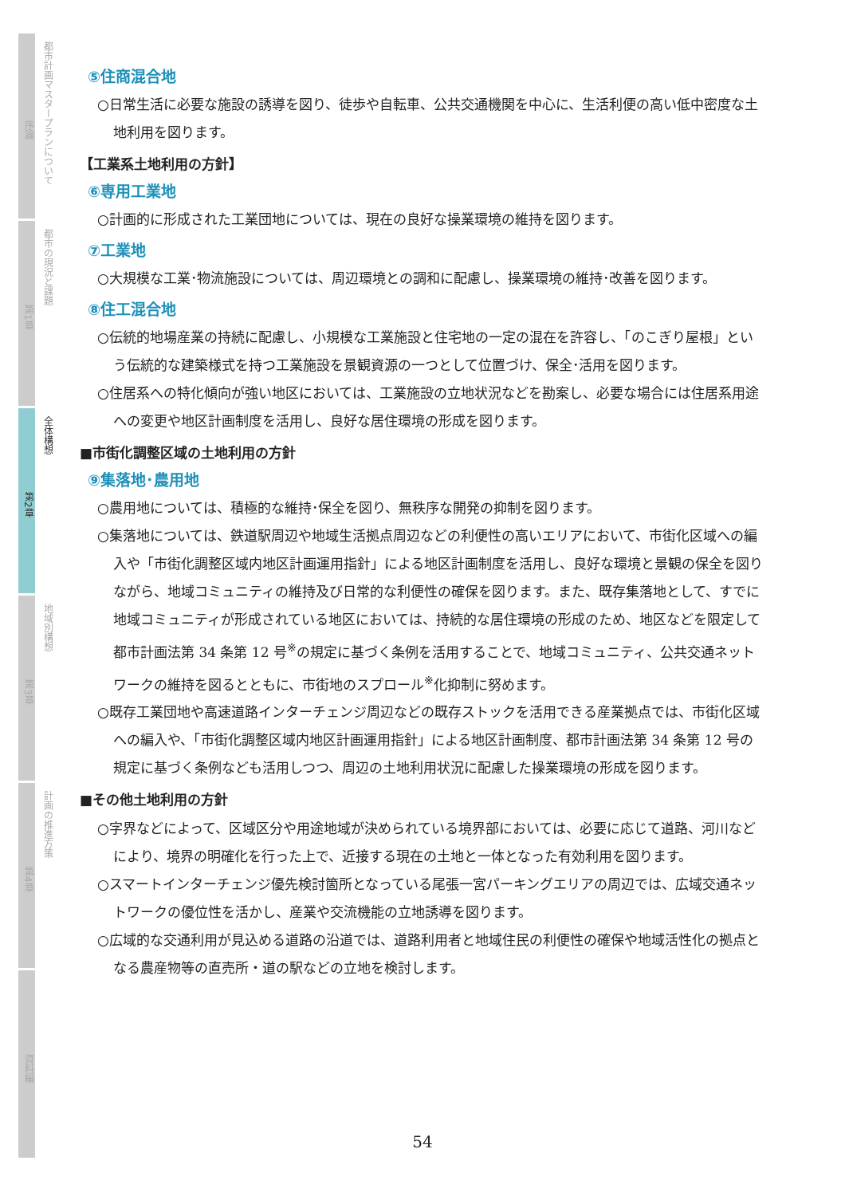序論
都市計画マスタープランについて
第1章
都市の現況と課題
第2章
全体構想
第3章
地域別構想
第4章
計画の推進方策
資料編
⑤住商混合地
○日常生活に必要な施設の誘導を図り、徒歩や自転車、公共交通機関を中心に、生活利便の高い低中密度な土地利用を図ります。
【工業系土地利用の方針】
⑥専用工業地
○計画的に形成された工業団地については、現在の良好な操業環境の維持を図ります。
⑦工業地
○大規模な工業･物流施設については、周辺環境との調和に配慮し、操業環境の維持･改善を図ります。
⑧住工混合地
○伝統的地場産業の持続に配慮し、小規模な工業施設と住宅地の一定の混在を許容し、「のこぎり屋根」という伝統的な建築様式を持つ工業施設を景観資源の一つとして位置づけ、保全･活用を図ります。
○住居系への特化傾向が強い地区においては、工業施設の立地状況などを勘案し、必要な場合には住居系用途への変更や地区計画制度を活用し、良好な居住環境の形成を図ります。
■市街化調整区域の土地利用の方針
⑨集落地･農用地
○農用地については、積極的な維持･保全を図り、無秩序な開発の抑制を図ります。
○集落地については、鉄道駅周辺や地域生活拠点周辺などの利便性の高いエリアにおいて、市街化区域への編入や「市街化調整区域内地区計画運用指針」による地区計画制度を活用し、良好な環境と景観の保全を図りながら、地域コミュニティの維持及び日常的な利便性の確保を図ります。また、既存集落地として、すでに地域コミュニティが形成されている地区においては、持続的な居住環境の形成のため、地区などを限定して都市計画法第 34 条第 12 号<sup>※</sup>の規定に基づく条例を活用することで、地域コミュニティ、公共交通ネットワークの維持を図るとともに、市街地のスプロール<sup>※</sup>化抑制に努めます。
○既存工業団地や高速道路インターチェンジ周辺などの既存ストックを活用できる産業拠点では、市街化区域への編入や、「市街化調整区域内地区計画運用指針」による地区計画制度、都市計画法第 34 条第 12 号の規定に基づく条例なども活用しつつ、周辺の土地利用状況に配慮した操業環境の形成を図ります。
■その他土地利用の方針
○字界などによって、区域区分や用途地域が決められている境界部においては、必要に応じて道路、河川などにより、境界の明確化を行った上で、近接する現在の土地と一体となった有効利用を図ります。
○スマートインターチェンジ優先検討箇所となっている尾張一宮パーキングエリアの周辺では、広域交通ネットワークの優位性を活かし、産業や交流機能の立地誘導を図ります。
○広域的な交通利用が見込める道路の沿道では、道路利用者と地域住民の利便性の確保や地域活性化の拠点となる農産物等の直売所・道の駅などの立地を検討します。
54